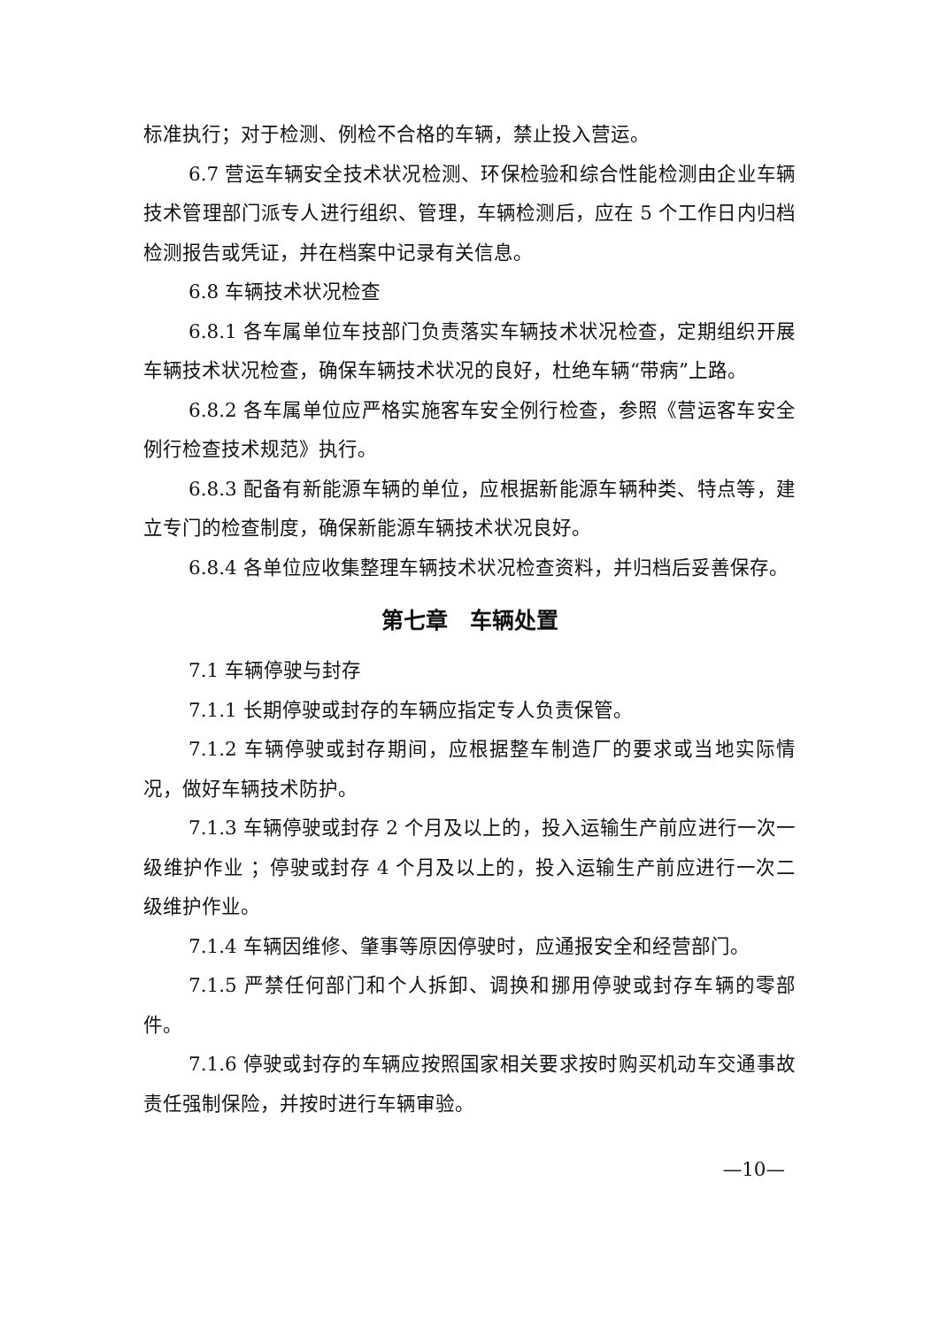标准执行；对于检测、例检不合格的车辆，禁止投入营运。
6.7 营运车辆安全技术状况检测、环保检验和综合性能检测由企业车辆技术管理部门派专人进行组织、管理，车辆检测后，应在 5 个工作日内归档检测报告或凭证，并在档案中记录有关信息。
6.8 车辆技术状况检查
6.8.1 各车属单位车技部门负责落实车辆技术状况检查，定期组织开展车辆技术状况检查，确保车辆技术状况的良好，杜绝车辆“带病”上路。
6.8.2 各车属单位应严格实施客车安全例行检查，参照《营运客车安全例行检查技术规范》执行。
6.8.3 配备有新能源车辆的单位，应根据新能源车辆种类、特点等，建立专门的检查制度，确保新能源车辆技术状况良好。
6.8.4 各单位应收集整理车辆技术状况检查资料，并归档后妥善保存。
第七章　车辆处置
7.1 车辆停驶与封存
7.1.1 长期停驶或封存的车辆应指定专人负责保管。
7.1.2 车辆停驶或封存期间，应根据整车制造厂的要求或当地实际情况，做好车辆技术防护。
7.1.3 车辆停驶或封存 2 个月及以上的，投入运输生产前应进行一次一级维护作业 ；停驶或封存 4 个月及以上的，投入运输生产前应进行一次二级维护作业。
7.1.4 车辆因维修、肇事等原因停驶时，应通报安全和经营部门。
7.1.5 严禁任何部门和个人拆卸、调换和挪用停驶或封存车辆的零部件。
7.1.6 停驶或封存的车辆应按照国家相关要求按时购买机动车交通事故责任强制保险，并按时进行车辆审验。
—10—